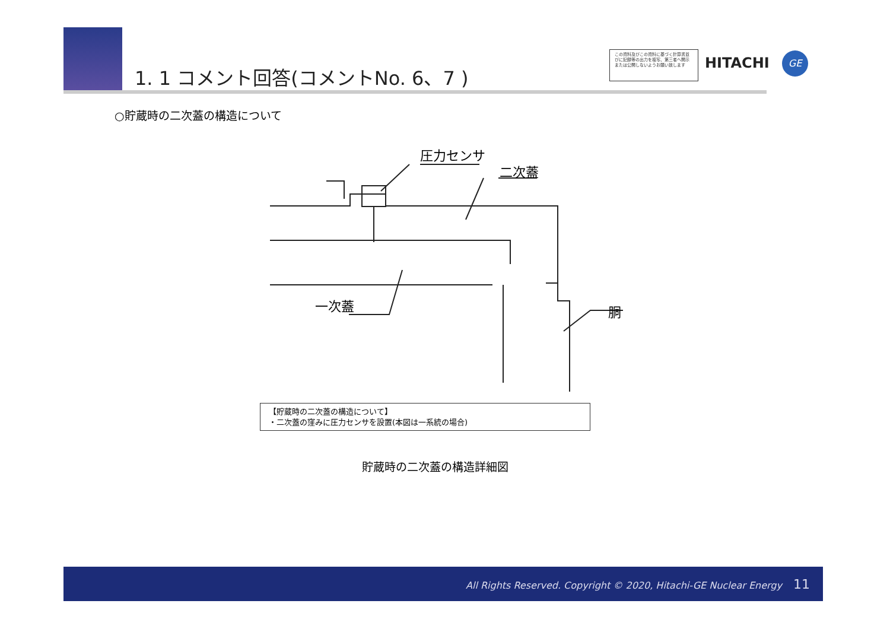1. 1 コメント回答(コメントNo. 6、7 )
この資料及びこの資料に基づく計算書並びに記録等の出力を複写、第三者へ開示または公開しないようお願い致します
HITACHI GE
○貯蔵時の二次蓋の構造について
圧力センサ
二次蓋
一次蓋 胴
【貯蔵時の二次蓋の構造について】
・二次蓋の窪みに圧力センサを設置(本図は一系統の場合)
貯蔵時の二次蓋の構造詳細図
All Rights Reserved. Copyright © 2020, Hitachi-GE Nuclear Energy 11